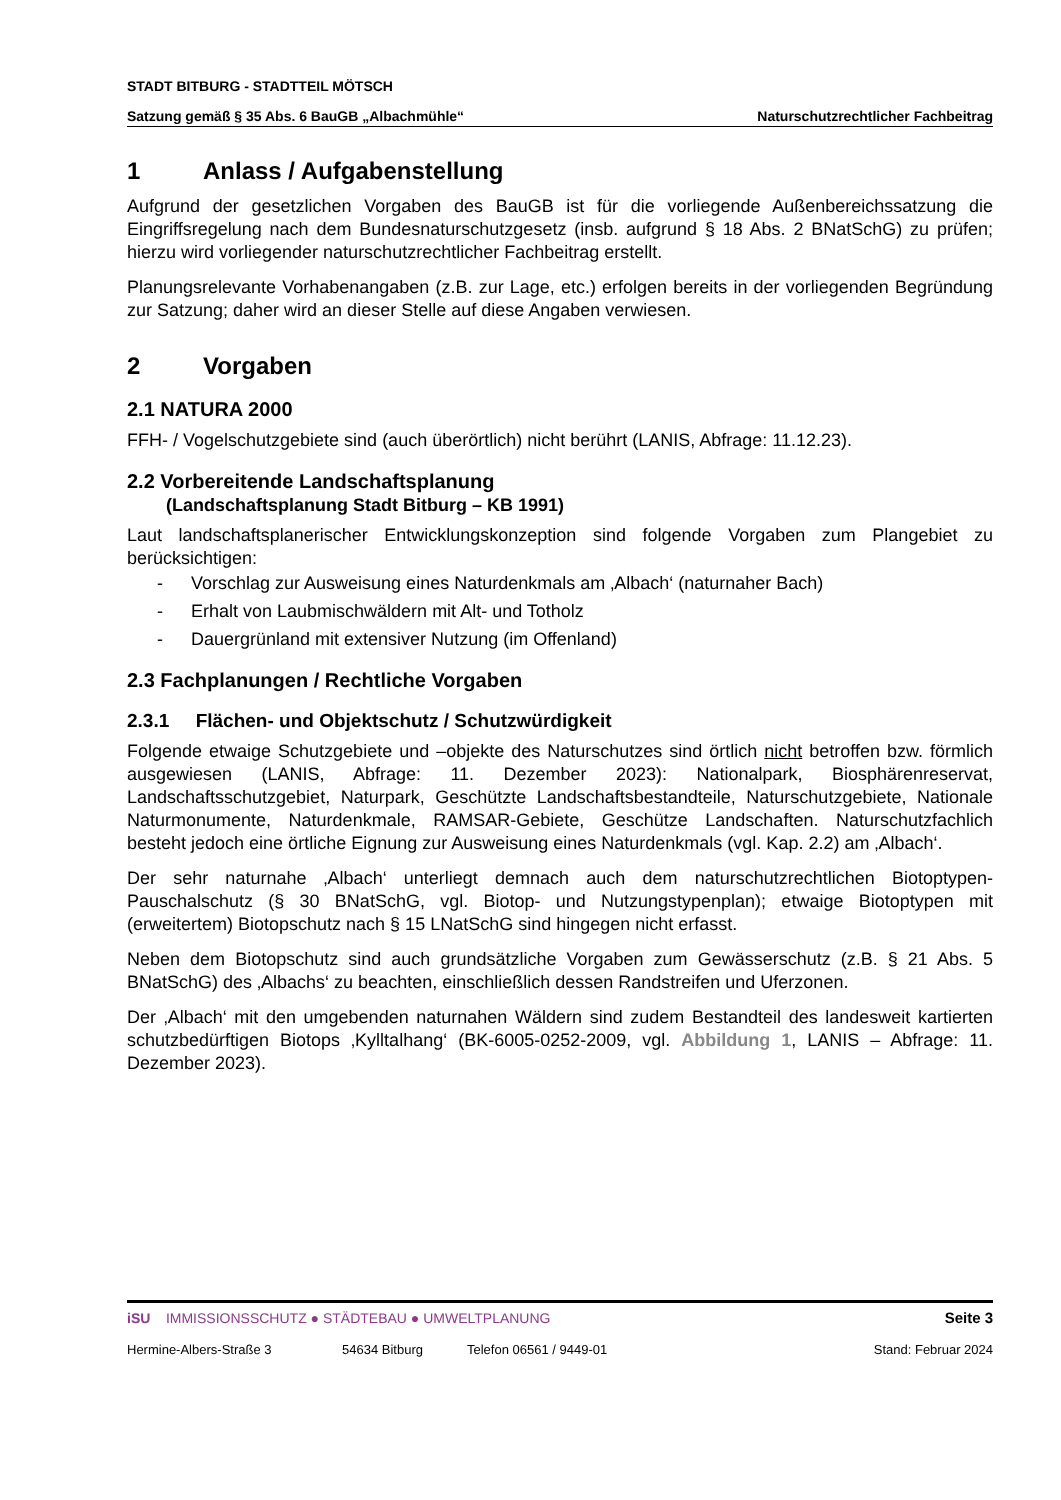STADT BITBURG - STADTTEIL MÖTSCH
Satzung gemäß § 35 Abs. 6 BauGB „Albachmühle“Naturschutzrechtlicher Fachbeitrag
1 Anlass / Aufgabenstellung
Aufgrund der gesetzlichen Vorgaben des BauGB ist für die vorliegende Außenbereichssatzung die Eingriffsregelung nach dem Bundesnaturschutzgesetz (insb. aufgrund § 18 Abs. 2 BNatSchG) zu prüfen; hierzu wird vorliegender naturschutzrechtlicher Fachbeitrag erstellt.
Planungsrelevante Vorhabenangaben (z.B. zur Lage, etc.) erfolgen bereits in der vorliegenden Begründung zur Satzung; daher wird an dieser Stelle auf diese Angaben verwiesen.
2 Vorgaben
2.1 NATURA 2000
FFH- / Vogelschutzgebiete sind (auch überörtlich) nicht berührt (LANIS, Abfrage: 11.12.23).
2.2 Vorbereitende Landschaftsplanung
(Landschaftsplanung Stadt Bitburg – KB 1991)
Laut landschaftsplanerischer Entwicklungskonzeption sind folgende Vorgaben zum Plangebiet zu berücksichtigen:
- Vorschlag zur Ausweisung eines Naturdenkmals am ‚Albach‘ (naturnaher Bach)
- Erhalt von Laubmischwäldern mit Alt- und Totholz
- Dauergrünland mit extensiver Nutzung (im Offenland)
2.3 Fachplanungen / Rechtliche Vorgaben
2.3.1 Flächen- und Objektschutz / Schutzwürdigkeit
Folgende etwaige Schutzgebiete und –objekte des Naturschutzes sind örtlich nicht betroffen bzw. förmlich ausgewiesen (LANIS, Abfrage: 11. Dezember 2023): Nationalpark, Biosphärenreservat, Landschaftsschutzgebiet, Naturpark, Geschützte Landschaftsbestandteile, Naturschutzgebiete, Nationale Naturmonumente, Naturdenkmale, RAMSAR-Gebiete, Geschütze Landschaften. Naturschutzfachlich besteht jedoch eine örtliche Eignung zur Ausweisung eines Naturdenkmals (vgl. Kap. 2.2) am ‚Albach‘.
Der sehr naturnahe ‚Albach‘ unterliegt demnach auch dem naturschutzrechtlichen Biotoptypen-Pauschalschutz (§ 30 BNatSchG, vgl. Biotop- und Nutzungstypenplan); etwaige Biotoptypen mit (erweitertem) Biotopschutz nach § 15 LNatSchG sind hingegen nicht erfasst.
Neben dem Biotopschutz sind auch grundsätzliche Vorgaben zum Gewässerschutz (z.B. § 21 Abs. 5 BNatSchG) des ‚Albachs‘ zu beachten, einschließlich dessen Randstreifen und Uferzonen.
Der ‚Albach‘ mit den umgebenden naturnahen Wäldern sind zudem Bestandteil des landesweit kartierten schutzbedürftigen Biotops ‚Kylltalhang‘ (BK-6005-0252-2009, vgl. Abbildung 1, LANIS – Abfrage: 11. Dezember 2023).
iSU IMMISSIONSSCHUTZ ● STÄDTEBAU ● UMWELTPLANUNG Seite 3
Hermine-Albers-Straße 3 54634 Bitburg Telefon 06561 / 9449-01 Stand: Februar 2024